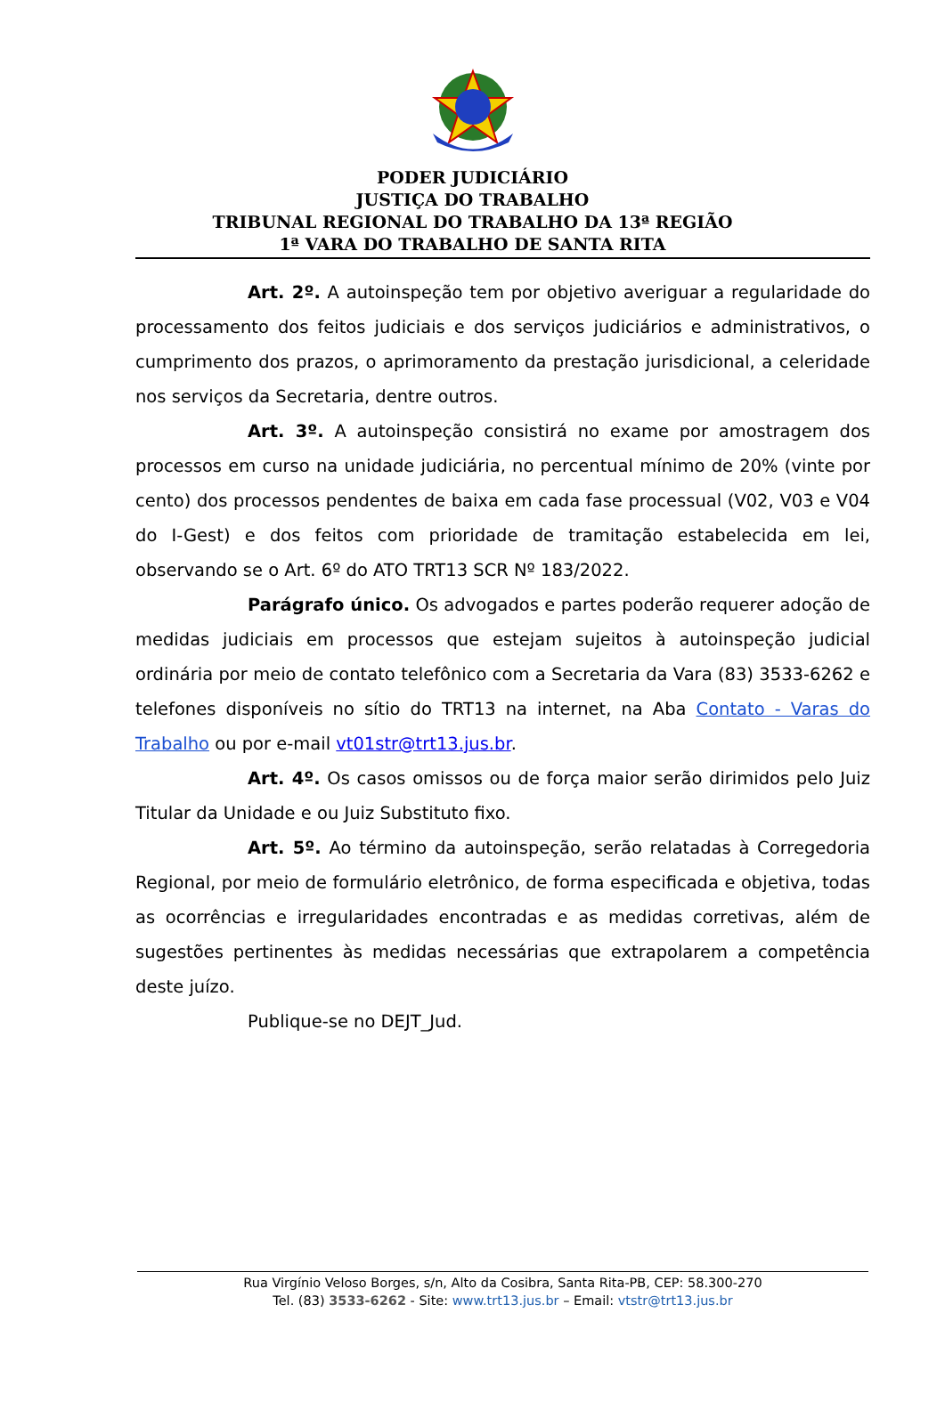PODER JUDICIÁRIO
JUSTIÇA DO TRABALHO
TRIBUNAL REGIONAL DO TRABALHO DA 13ª REGIÃO
1ª VARA DO TRABALHO DE SANTA RITA
Art. 2º. A autoinspeção tem por objetivo averiguar a regularidade do processamento dos feitos judiciais e dos serviços judiciários e administrativos, o cumprimento dos prazos, o aprimoramento da prestação jurisdicional, a celeridade nos serviços da Secretaria, dentre outros.
Art. 3º. A autoinspeção consistirá no exame por amostragem dos processos em curso na unidade judiciária, no percentual mínimo de 20% (vinte por cento) dos processos pendentes de baixa em cada fase processual (V02, V03 e V04 do I-Gest) e dos feitos com prioridade de tramitação estabelecida em lei, observando se o Art. 6º do ATO TRT13 SCR Nº 183/2022.
Parágrafo único. Os advogados e partes poderão requerer adoção de medidas judiciais em processos que estejam sujeitos à autoinspeção judicial ordinária por meio de contato telefônico com a Secretaria da Vara (83) 3533-6262 e telefones disponíveis no sítio do TRT13 na internet, na Aba Contato - Varas do Trabalho ou por e-mail vt01str@trt13.jus.br.
Art. 4º. Os casos omissos ou de força maior serão dirimidos pelo Juiz Titular da Unidade e ou Juiz Substituto fixo.
Art. 5º. Ao término da autoinspeção, serão relatadas à Corregedoria Regional, por meio de formulário eletrônico, de forma especificada e objetiva, todas as ocorrências e irregularidades encontradas e as medidas corretivas, além de sugestões pertinentes às medidas necessárias que extrapolarem a competência deste juízo.
Publique-se no DEJT_Jud.
Rua Virgínio Veloso Borges, s/n, Alto da Cosibra, Santa Rita-PB, CEP: 58.300-270
Tel. (83) 3533-6262 - Site: www.trt13.jus.br – Email: vtstr@trt13.jus.br